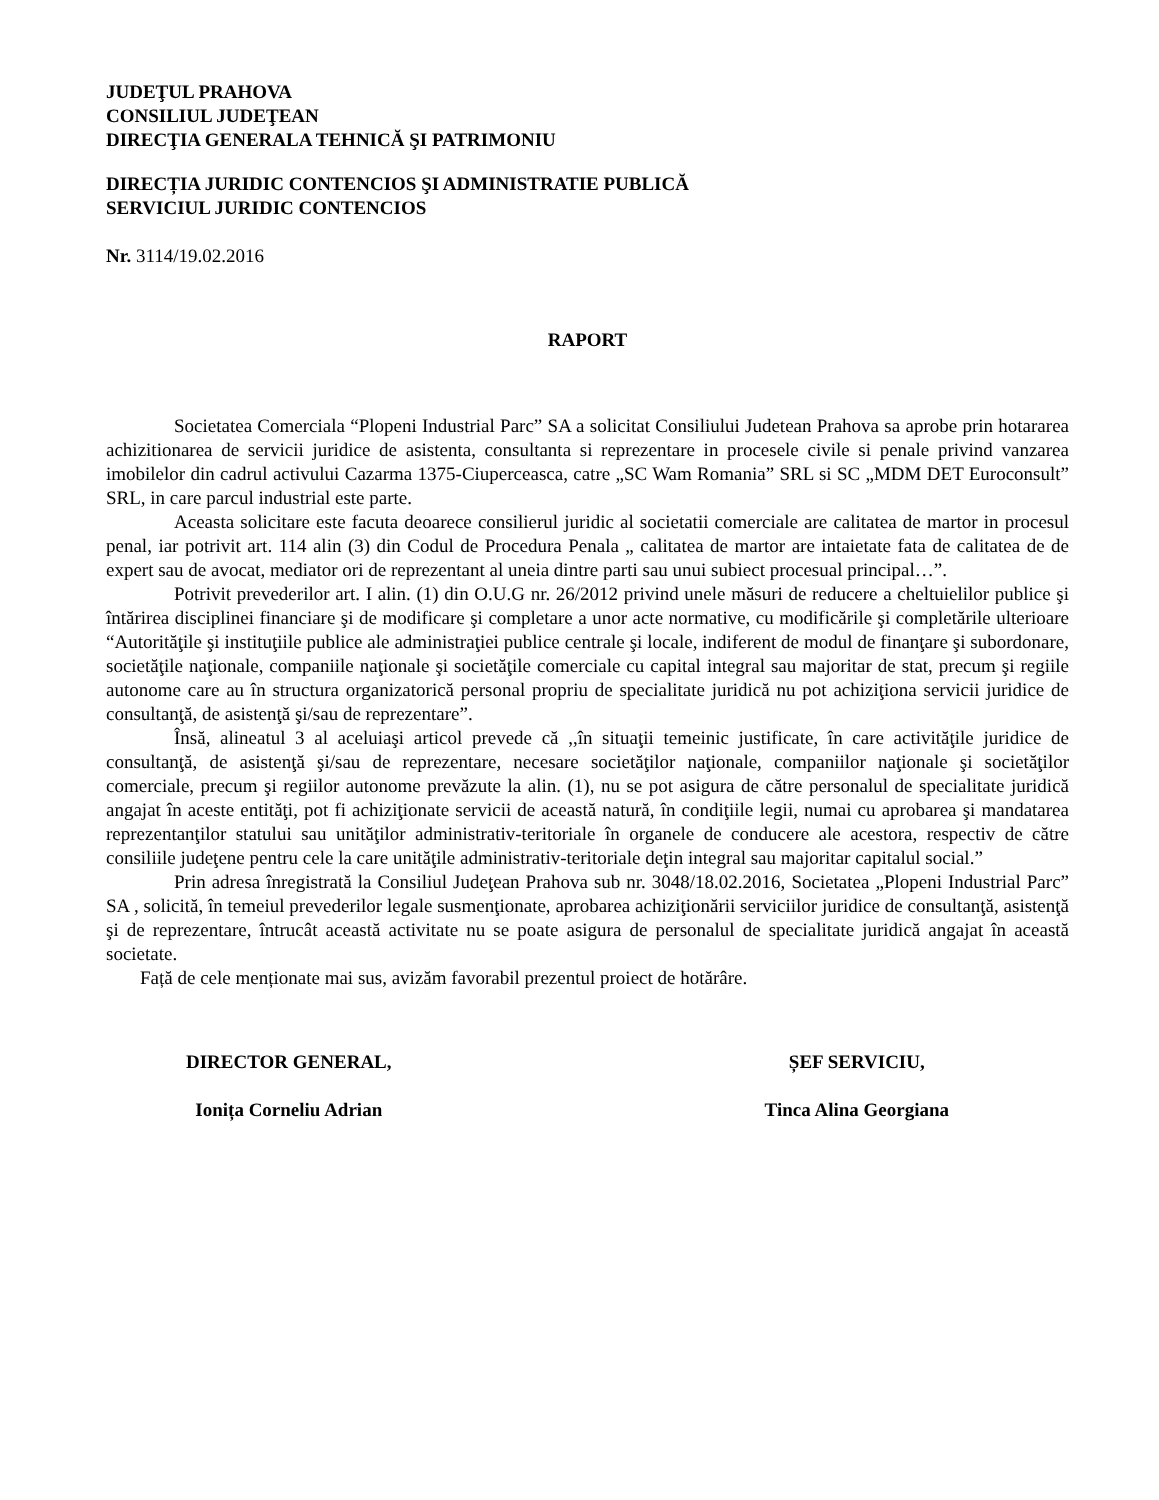JUDEŢUL PRAHOVA
CONSILIUL JUDEŢEAN
DIRECŢIA GENERALA TEHNICĂ ŞI PATRIMONIU
DIRECȚIA JURIDIC CONTENCIOS ŞI ADMINISTRATIE PUBLICĂ
SERVICIUL JURIDIC CONTENCIOS
Nr. 3114/19.02.2016
RAPORT
Societatea Comerciala “Plopeni Industrial Parc” SA a solicitat Consiliului Judetean Prahova sa aprobe prin hotararea achizitionarea de servicii juridice de asistenta, consultanta si reprezentare in procesele civile si penale privind vanzarea imobilelor din cadrul activului Cazarma 1375-Ciuperceasca, catre „SC Wam Romania” SRL si SC „MDM DET Euroconsult” SRL, in care parcul industrial este parte.
Aceasta solicitare este facuta deoarece consilierul juridic al societatii comerciale are calitatea de martor in procesul penal, iar potrivit art. 114 alin (3) din Codul de Procedura Penala „ calitatea de martor are intaietate fata de calitatea de de expert sau de avocat, mediator ori de reprezentant al uneia dintre parti sau unui subiect procesual principal…”.
Potrivit prevederilor art. I alin. (1) din O.U.G nr. 26/2012 privind unele măsuri de reducere a cheltuielilor publice şi întărirea disciplinei financiare şi de modificare şi completare a unor acte normative, cu modificările şi completările ulterioare “Autorităţile şi instituţiile publice ale administraţiei publice centrale şi locale, indiferent de modul de finanţare şi subordonare, societăţile naţionale, companiile naţionale şi societăţile comerciale cu capital integral sau majoritar de stat, precum şi regiile autonome care au în structura organizatorică personal propriu de specialitate juridică nu pot achiziţiona servicii juridice de consultanţă, de asistenţă şi/sau de reprezentare”.
Însă, alineatul 3 al aceluiaşi articol prevede că ,,în situaţii temeinic justificate, în care activităţile juridice de consultanţă, de asistenţă şi/sau de reprezentare, necesare societăţilor naţionale, companiilor naţionale şi societăţilor comerciale, precum şi regiilor autonome prevăzute la alin. (1), nu se pot asigura de către personalul de specialitate juridică angajat în aceste entităţi, pot fi achiziţionate servicii de această natură, în condiţiile legii, numai cu aprobarea şi mandatarea reprezentanţilor statului sau unităţilor administrativ-teritoriale în organele de conducere ale acestora, respectiv de către consiliile judeţene pentru cele la care unităţile administrativ-teritoriale deţin integral sau majoritar capitalul social.”
Prin adresa înregistrată la Consiliul Judeţean Prahova sub nr. 3048/18.02.2016, Societatea „Plopeni Industrial Parc” SA , solicită, în temeiul prevederilor legale susmenţionate, aprobarea achiziţionării serviciilor juridice de consultanţă, asistenţă şi de reprezentare, întrucât această activitate nu se poate asigura de personalul de specialitate juridică angajat în această societate.
Față de cele menționate mai sus, avizăm favorabil prezentul proiect de hotărâre.
DIRECTOR GENERAL,
Ionița Corneliu Adrian
ȘEF SERVICIU,
Tinca Alina Georgiana